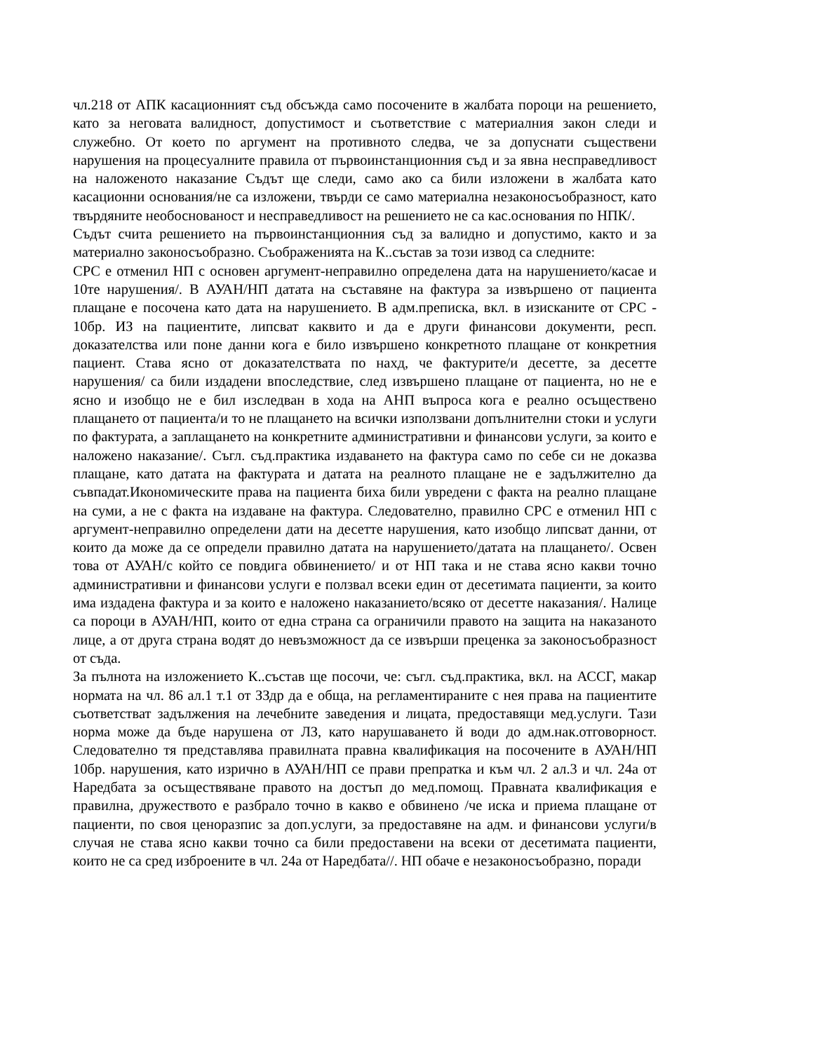чл.218 от АПК касационният съд обсъжда само посочените в жалбата пороци на решението, като за неговата валидност, допустимост и съответствие с материалния закон следи и служебно. От което по аргумент на противното следва, че за допуснати съществени нарушения на процесуалните правила от първоинстанционния съд и за явна несправедливост на наложеното наказание Съдът ще следи, само ако са били изложени в жалбата като касационни основания/не са изложени, твърди се само материална незаконосъобразност, като твърдяните необоснованост и несправедливост на решението не са кас.основания по НПК/.
Съдът счита решението на първоинстанционния съд за валидно и допустимо, както и за материално законосъобразно. Съображенията на К..състав за този извод са следните:
СРС е отменил НП с основен аргумент-неправилно определена дата на нарушението/касае и 10те нарушения/. В АУАН/НП датата на съставяне на фактура за извършено от пациента плащане е посочена като дата на нарушението. В адм.преписка, вкл. в изисканите от СРС - 10бр. ИЗ на пациентите, липсват каквито и да е други финансови документи, респ. доказателства или поне данни кога е било извършено конкретното плащане от конкретния пациент. Става ясно от доказателствата по нахд, че фактурите/и десетте, за десетте нарушения/ са били издадени впоследствие, след извършено плащане от пациента, но не е ясно и изобщо не е бил изследван в хода на АНП въпроса кога е реално осъществено плащането от пациента/и то не плащането на всички използвани допълнителни стоки и услуги по фактурата, а заплащането на конкретните административни и финансови услуги, за които е наложено наказание/. Съгл. съд.практика издаването на фактура само по себе си не доказва плащане, като датата на фактурата и датата на реалното плащане не е задължително да съвпадат.Икономическите права на пациента биха били увредени с факта на реално плащане на суми, а не с факта на издаване на фактура. Следователно, правилно СРС е отменил НП с аргумент-неправилно определени дати на десетте нарушения, като изобщо липсват данни, от които да може да се определи правилно датата на нарушението/датата на плащането/. Освен това от АУАН/с който се повдига обвинението/ и от НП така и не става ясно какви точно административни и финансови услуги е ползвал всеки един от десетимата пациенти, за които има издадена фактура и за които е наложено наказанието/всяко от десетте наказания/. Налице са пороци в АУАН/НП, които от една страна са ограничили правото на защита на наказаното лице, а от друга страна водят до невъзможност да се извърши преценка за законосъобразност от съда.
За пълнота на изложението К..състав ще посочи, че: съгл. съд.практика, вкл. на АССГ, макар нормата на чл. 86 ал.1 т.1 от ЗЗдр да е обща, на регламентираните с нея права на пациентите съответстват задължения на лечебните заведения и лицата, предоставящи мед.услуги. Тази норма може да бъде нарушена от ЛЗ, като нарушаването й води до адм.нак.отговорност. Следователно тя представлява правилната правна квалификация на посочените в АУАН/НП 10бр. нарушения, като изрично в АУАН/НП се прави препратка и към чл. 2 ал.3 и чл. 24а от Наредбата за осъществяване правото на достъп до мед.помощ. Правната квалификация е правилна, дружеството е разбрало точно в какво е обвинено /че иска и приема плащане от пациенти, по своя ценоразпис за доп.услуги, за предоставяне на адм. и финансови услуги/в случая не става ясно какви точно са били предоставени на всеки от десетимата пациенти, които не са сред изброените в чл. 24а от Наредбата//. НП обаче е незаконосъобразно, поради